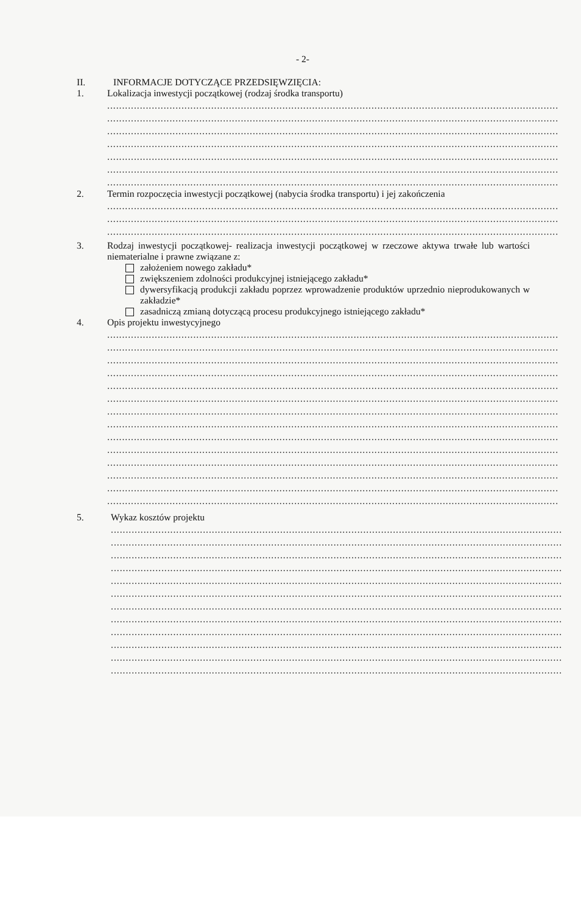- 2-
II. INFORMACJE DOTYCZĄCE PRZEDSIĘWZIĘCIA:
1. Lokalizacja inwestycji początkowej (rodzaj środka transportu)
........................................................................................................................................................
........................................................................................................................................................
........................................................................................................................................................
........................................................................................................................................................
........................................................................................................................................................
........................................................................................................................................................
........................................................................................................................................................
2. Termin rozpoczęcia inwestycji początkowej (nabycia środka transportu) i jej zakończenia
........................................................................................................................................................
........................................................................................................................................................
........................................................................................................................................................
3. Rodzaj inwestycji początkowej- realizacja inwestycji początkowej w rzeczowe aktywa trwałe lub wartości niematerialne i prawne związane z:
założeniem nowego zakładu*
zwiększeniem zdolności produkcyjnej istniejącego zakładu*
dywersyfikacją produkcji zakładu poprzez wprowadzenie produktów uprzednio nieprodukowanych w zakładzie*
zasadniczą zmianą dotyczącą procesu produkcyjnego istniejącego zakładu*
4. Opis projektu inwestycyjnego
........................................................................................................................................................
........................................................................................................................................................
........................................................................................................................................................
........................................................................................................................................................
........................................................................................................................................................
........................................................................................................................................................
........................................................................................................................................................
........................................................................................................................................................
........................................................................................................................................................
........................................................................................................................................................
........................................................................................................................................................
........................................................................................................................................................
........................................................................................................................................................
........................................................................................................................................................
5. Wykaz kosztów projektu
........................................................................................................................................................
........................................................................................................................................................
........................................................................................................................................................
........................................................................................................................................................
........................................................................................................................................................
........................................................................................................................................................
........................................................................................................................................................
........................................................................................................................................................
........................................................................................................................................................
........................................................................................................................................................
........................................................................................................................................................
........................................................................................................................................................